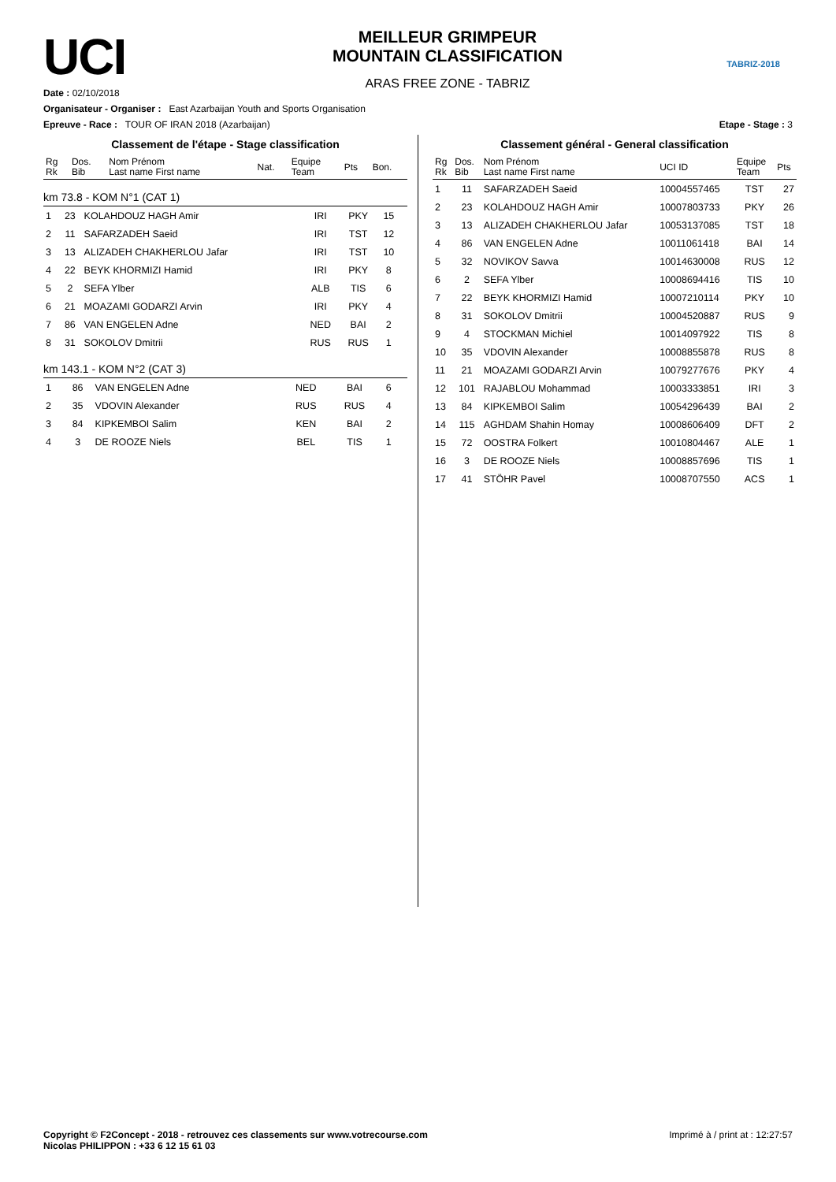UCI
MEILLEUR GRIMPEUR
MOUNTAIN CLASSIFICATION
ARAS FREE ZONE - TABRIZ
TABRIZ-2018
Date : 02/10/2018
Organisateur - Organiser : East Azarbaijan Youth and Sports Organisation
Epreuve - Race : TOUR OF IRAN 2018 (Azarbaijan) Etape - Stage : 3
Classement de l'étape - Stage classification
| Rg Rk | Dos. Bib | Nom Prénom Last name First name | Nat. | Equipe Team | Pts | Bon. |
| --- | --- | --- | --- | --- | --- | --- |
km 73.8 - KOM N°1 (CAT 1)
| 1 | 23 | KOLAHDOUZ HAGH Amir | IRI | PKY | 15 | |
| 2 | 11 | SAFARZADEH Saeid | IRI | TST | 12 | |
| 3 | 13 | ALIZADEH CHAKHERLOU Jafar | IRI | TST | 10 | |
| 4 | 22 | BEYK KHORMIZI Hamid | IRI | PKY | 8 | |
| 5 | 2 | SEFA Ylber | ALB | TIS | 6 | |
| 6 | 21 | MOAZAMI GODARZI Arvin | IRI | PKY | 4 | |
| 7 | 86 | VAN ENGELEN Adne | NED | BAI | 2 | |
| 8 | 31 | SOKOLOV Dmitrii | RUS | RUS | 1 | |
km 143.1 - KOM N°2 (CAT 3)
| 1 | 86 | VAN ENGELEN Adne | NED | BAI | 6 | |
| 2 | 35 | VDOVIN Alexander | RUS | RUS | 4 | |
| 3 | 84 | KIPKEMBOI Salim | KEN | BAI | 2 | |
| 4 | 3 | DE ROOZE Niels | BEL | TIS | 1 | |
Classement général - General classification
| Rg Rk | Dos. Bib | Nom Prénom Last name First name | UCI ID | Equipe Team | Pts |
| --- | --- | --- | --- | --- | --- |
| 1 | 11 | SAFARZADEH Saeid | 10004557465 | TST | 27 |
| 2 | 23 | KOLAHDOUZ HAGH Amir | 10007803733 | PKY | 26 |
| 3 | 13 | ALIZADEH CHAKHERLOU Jafar | 10053137085 | TST | 18 |
| 4 | 86 | VAN ENGELEN Adne | 10011061418 | BAI | 14 |
| 5 | 32 | NOVIKOV Savva | 10014630008 | RUS | 12 |
| 6 | 2 | SEFA Ylber | 10008694416 | TIS | 10 |
| 7 | 22 | BEYK KHORMIZI Hamid | 10007210114 | PKY | 10 |
| 8 | 31 | SOKOLOV Dmitrii | 10004520887 | RUS | 9 |
| 9 | 4 | STOCKMAN Michiel | 10014097922 | TIS | 8 |
| 10 | 35 | VDOVIN Alexander | 10008855878 | RUS | 8 |
| 11 | 21 | MOAZAMI GODARZI Arvin | 10079277676 | PKY | 4 |
| 12 | 101 | RAJABLOU Mohammad | 10003333851 | IRI | 3 |
| 13 | 84 | KIPKEMBOI Salim | 10054296439 | BAI | 2 |
| 14 | 115 | AGHDAM Shahin Homay | 10008606409 | DFT | 2 |
| 15 | 72 | OOSTRA Folkert | 10010804467 | ALE | 1 |
| 16 | 3 | DE ROOZE Niels | 10008857696 | TIS | 1 |
| 17 | 41 | STÖHR Pavel | 10008707550 | ACS | 1 |
Copyright © F2Concept - 2018 - retrouvez ces classements sur www.votrecourse.com
Nicolas PHILIPPON : +33 6 12 15 61 03 Imprimé à / print at : 12:27:57